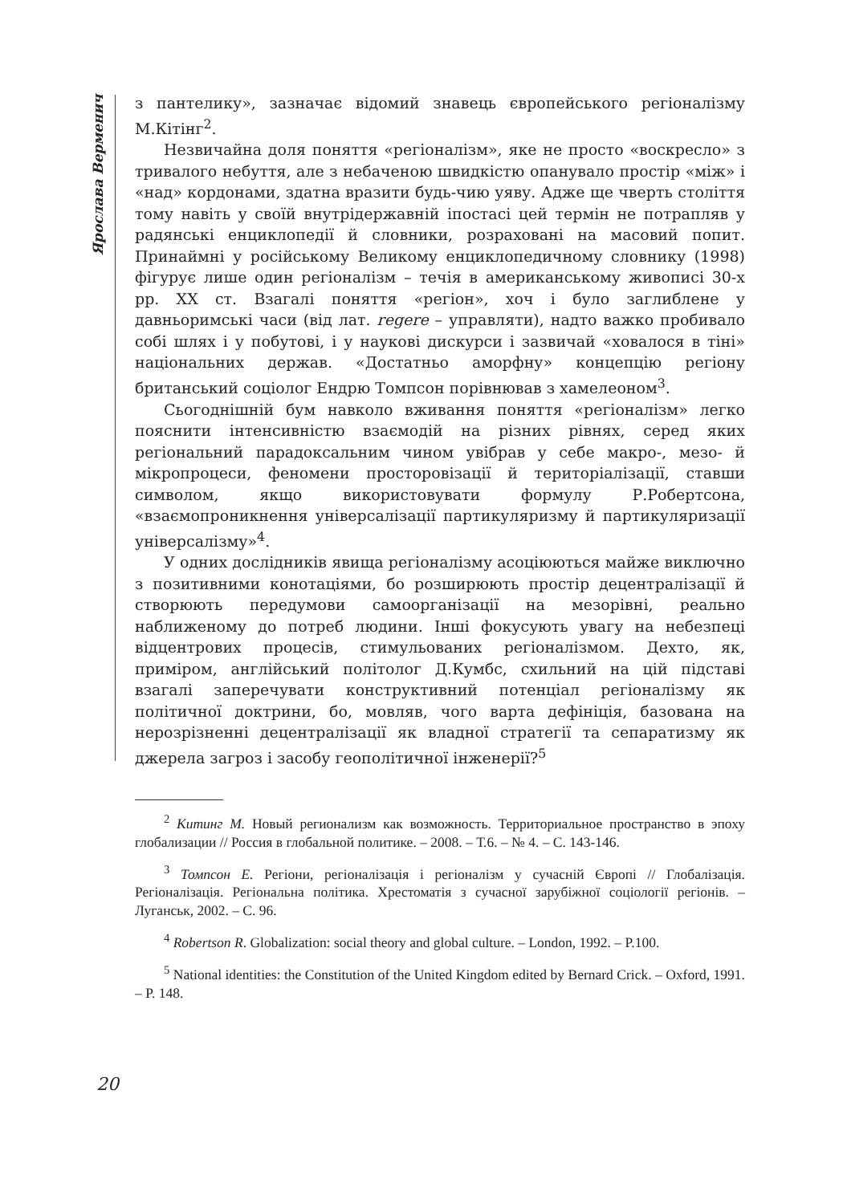Ярослава Верменич
з пантелику», зазначає відомий знавець європейського регіоналізму М.Кітінг<sup>2</sup>.
Незвичайна доля поняття «регіоналізм», яке не просто «воскресло» з тривалого небуття, але з небаченою швидкістю опанувало простір «між» і «над» кордонами, здатна вразити будь-чию уяву. Адже ще чверть століття тому навіть у своїй внутрідержавній іпостасі цей термін не потрапляв у радянські енциклопедії й словники, розраховані на масовий попит. Принаймні у російському Великому енциклопедичному словнику (1998) фігурує лише один регіоналізм – течія в американському живописі 30-х рр. XX ст. Взагалі поняття «регіон», хоч і було заглиблене у давньоримські часи (від лат. regere – управляти), надто важко пробивало собі шлях і у побутові, і у наукові дискурси і зазвичай «ховалося в тіні» національних держав. «Достатньо аморфну» концепцію регіону британський соціолог Ендрю Томпсон порівнював з хамелеоном<sup>3</sup>.
Сьогоднішній бум навколо вживання поняття «регіоналізм» легко пояснити інтенсивністю взаємодій на різних рівнях, серед яких регіональний парадоксальним чином увібрав у себе макро-, мезо- й мікропроцеси, феномени просторовізації й територіалізації, ставши символом, якщо використовувати формулу Р.Робертсона, «взаємопроникнення універсалізації партикуляризму й партикуляризації універсалізму»<sup>4</sup>.
У одних дослідників явища регіоналізму асоціюються майже виключно з позитивними конотаціями, бо розширюють простір децентралізації й створюють передумови самоорганізації на мезорівні, реально наближеному до потреб людини. Інші фокусують увагу на небезпеці відцентрових процесів, стимульованих регіоналізмом. Дехто, як, приміром, англійський політолог Д.Кумбс, схильний на цій підставі взагалі заперечувати конструктивний потенціал регіоналізму як політичної доктрини, бо, мовляв, чого варта дефініція, базована на нерозрізненні децентралізації як владної стратегії та сепаратизму як джерела загроз і засобу геополітичної інженерії?<sup>5</sup>
<sup>2</sup> Китинг М. Новый регионализм как возможность. Территориальное пространство в эпоху глобализации // Россия в глобальной политике. – 2008. – Т.6. – № 4. – С. 143-146.
<sup>3</sup> Томпсон Е. Регіони, регіоналізація і регіоналізм у сучасній Європі // Глобалізація. Регіоналізація. Регіональна політика. Хрестоматія з сучасної зарубіжної соціології регіонів. – Луганськ, 2002. – С. 96.
<sup>4</sup> Robertson R. Globalization: social theory and global culture. – London, 1992. – P.100.
<sup>5</sup> National identities: the Constitution of the United Kingdom edited by Bernard Crick. – Oxford, 1991. – P. 148.
20